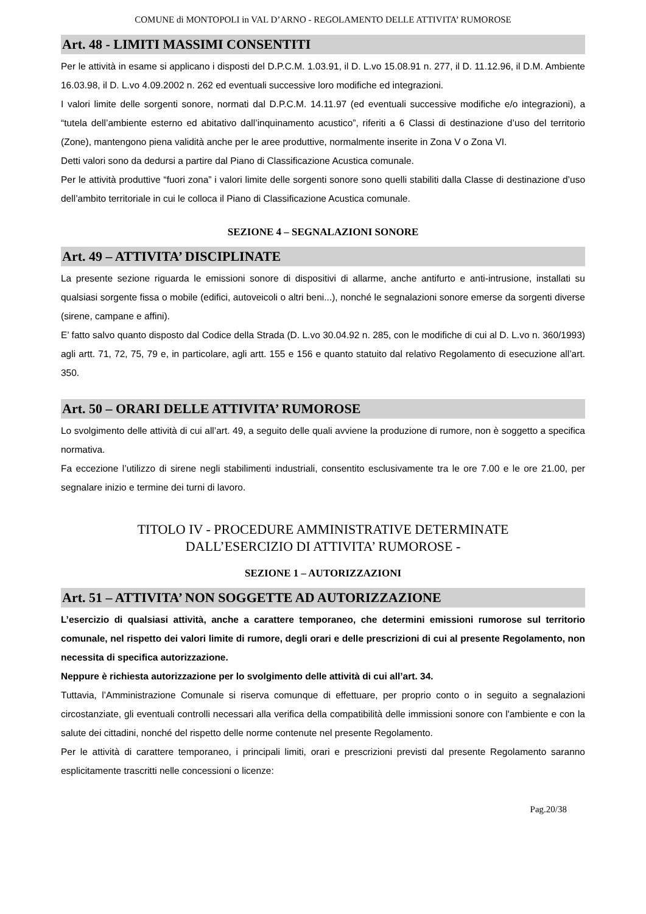COMUNE di MONTOPOLI in VAL D’ARNO - REGOLAMENTO DELLE ATTIVITA’ RUMOROSE
Art. 48 - LIMITI MASSIMI CONSENTITI
Per le attività in esame si applicano i disposti del D.P.C.M. 1.03.91, il D. L.vo 15.08.91 n. 277, il D. 11.12.96, il D.M. Ambiente 16.03.98, il D. L.vo 4.09.2002 n. 262 ed eventuali successive loro modifiche ed integrazioni.
I valori limite delle sorgenti sonore, normati dal D.P.C.M. 14.11.97 (ed eventuali successive modifiche e/o integrazioni), a “tutela dell’ambiente esterno ed abitativo dall’inquinamento acustico”, riferiti a 6 Classi di destinazione d’uso del territorio (Zone), mantengono piena validità anche per le aree produttive, normalmente inserite in Zona V o Zona VI.
Detti valori sono da dedursi a partire dal Piano di Classificazione Acustica comunale.
Per le attività produttive “fuori zona” i valori limite delle sorgenti sonore sono quelli stabiliti dalla Classe di destinazione d’uso dell’ambito territoriale in cui le colloca il Piano di Classificazione Acustica comunale.
SEZIONE 4 – SEGNALAZIONI SONORE
Art. 49 – ATTIVITA’ DISCIPLINATE
La presente sezione riguarda le emissioni sonore di dispositivi di allarme, anche antifurto e anti-intrusione, installati su qualsiasi sorgente fissa o mobile (edifici, autoveicoli o altri beni...), nonché le segnalazioni sonore emerse da sorgenti diverse (sirene, campane e affini).
E’ fatto salvo quanto disposto dal Codice della Strada (D. L.vo 30.04.92 n. 285, con le modifiche di cui al D. L.vo n. 360/1993) agli artt. 71, 72, 75, 79 e, in particolare, agli artt. 155 e 156 e quanto statuito dal relativo Regolamento di esecuzione all’art. 350.
Art. 50 – ORARI DELLE ATTIVITA’ RUMOROSE
Lo svolgimento delle attività di cui all’art. 49, a seguito delle quali avviene la produzione di rumore, non è soggetto a specifica normativa.
Fa eccezione l’utilizzo di sirene negli stabilimenti industriali, consentito esclusivamente tra le ore 7.00 e le ore 21.00, per segnalare inizio e termine dei turni di lavoro.
TITOLO IV - PROCEDURE AMMINISTRATIVE DETERMINATE
DALL’ESERCIZIO DI ATTIVITA’ RUMOROSE -
SEZIONE 1 – AUTORIZZAZIONI
Art. 51 – ATTIVITA’ NON SOGGETTE AD AUTORIZZAZIONE
L’esercizio di qualsiasi attività, anche a carattere temporaneo, che determini emissioni rumorose sul territorio comunale, nel rispetto dei valori limite di rumore, degli orari e delle prescrizioni di cui al presente Regolamento, non necessita di specifica autorizzazione.
Neppure è richiesta autorizzazione per lo svolgimento delle attività di cui all’art. 34.
Tuttavia, l’Amministrazione Comunale si riserva comunque di effettuare, per proprio conto o in seguito a segnalazioni circostanziate, gli eventuali controlli necessari alla verifica della compatibilità delle immissioni sonore con l'ambiente e con la salute dei cittadini, nonché del rispetto delle norme contenute nel presente Regolamento.
Per le attività di carattere temporaneo, i principali limiti, orari e prescrizioni previsti dal presente Regolamento saranno esplicitamente trascritti nelle concessioni o licenze:
Pag.20/38